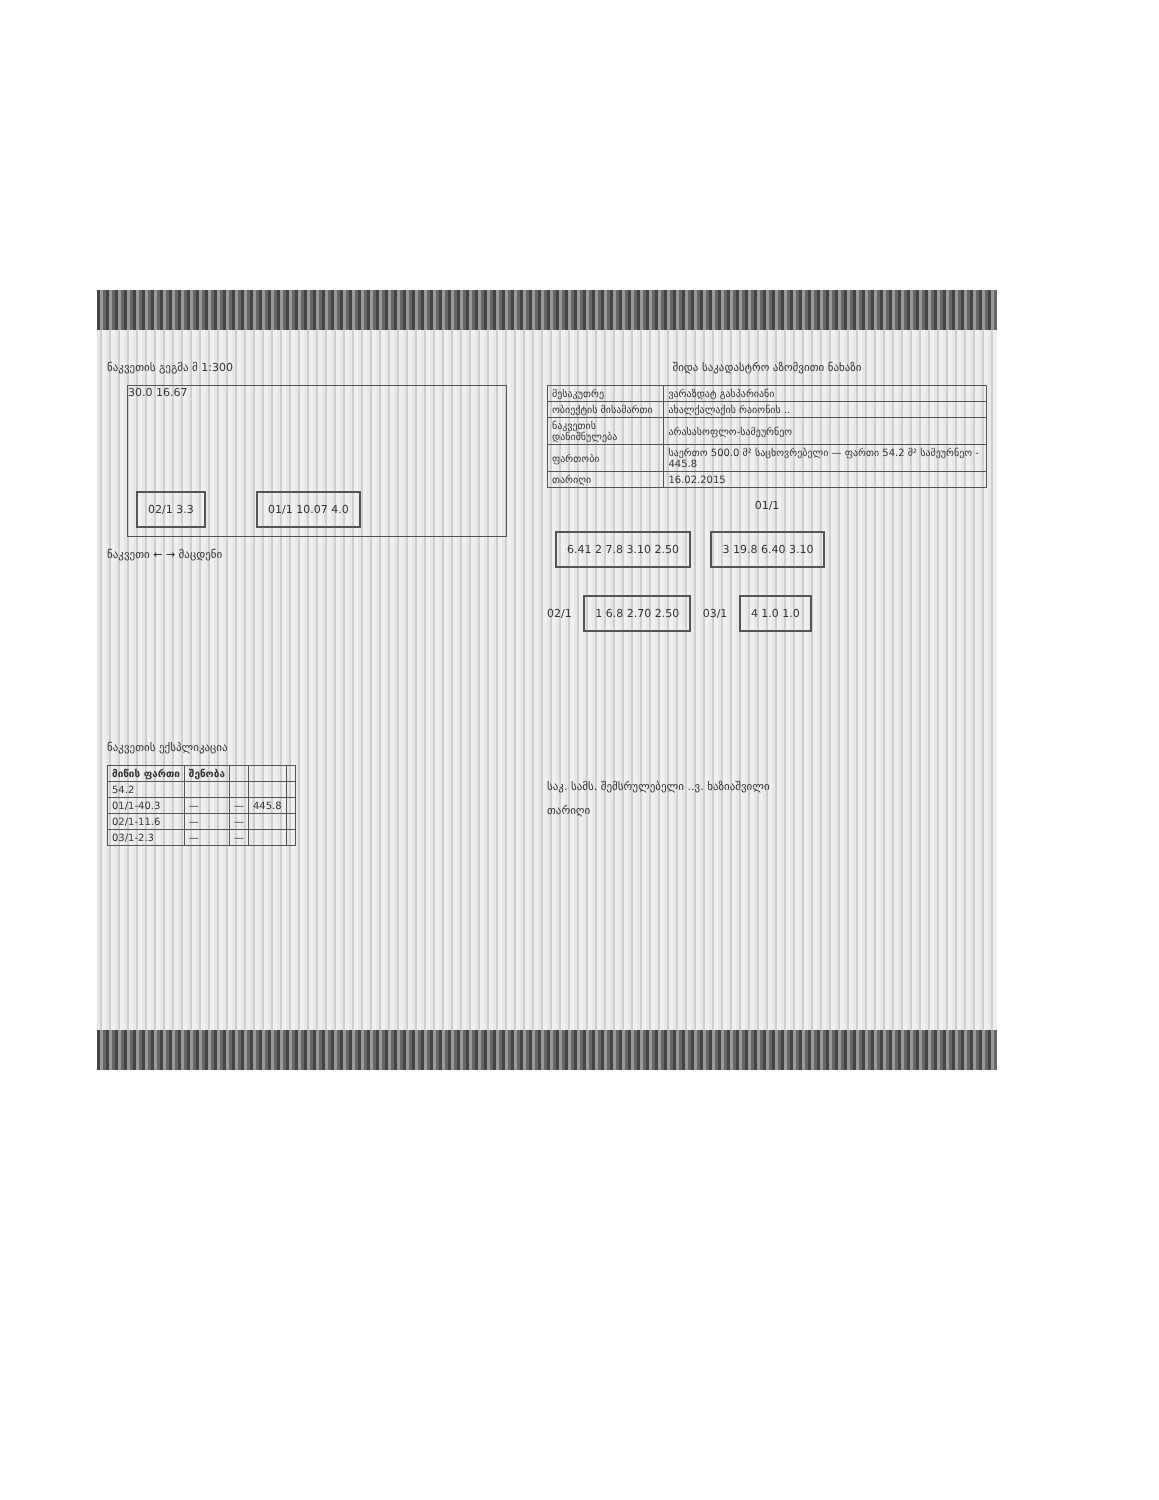ნაკვეთის გეგმა მ 1:300
30.0 16.67
02/1 3.3 01/1 10.07 4.0
ნაკვეთი ← → მაცდენი
ნაკვეთის ექსპლიკაცია
| მიწის ფართი | შენობა | | | |
| --- | --- | --- | --- | --- |
| 54.2 | | | | |
| 01/1-40.3 | — | — | 445.8 | |
| 02/1-11.6 | — | — | | |
| 03/1-2.3 | — | — | | |
შიდა საკადასტრო აზომვითი ნახაზი
| მესაკუთრე | ვარაზდატ გასპარიანი |
| ობიექტის მისამართი | ახალქალაქის რაიონის .. |
| ნაკვეთის დანიშნულება | არასასოფლო-სამეურნეო |
| ფართობი | საერთო 500.0 მ² საცხოვრებელი — ფართი 54.2 მ² სამეურნეო - 445.8 |
| თარიღი | 16.02.2015 |
01/1
6.41 2 7.8 3.10 2.50 3 19.8 6.40 3.10
02/1 1 6.8 2.70 2.50 03/1 4 1.0 1.0
საკ. სამს. შემსრულებელი ..ვ. ხაზიაშვილი
თარიღი